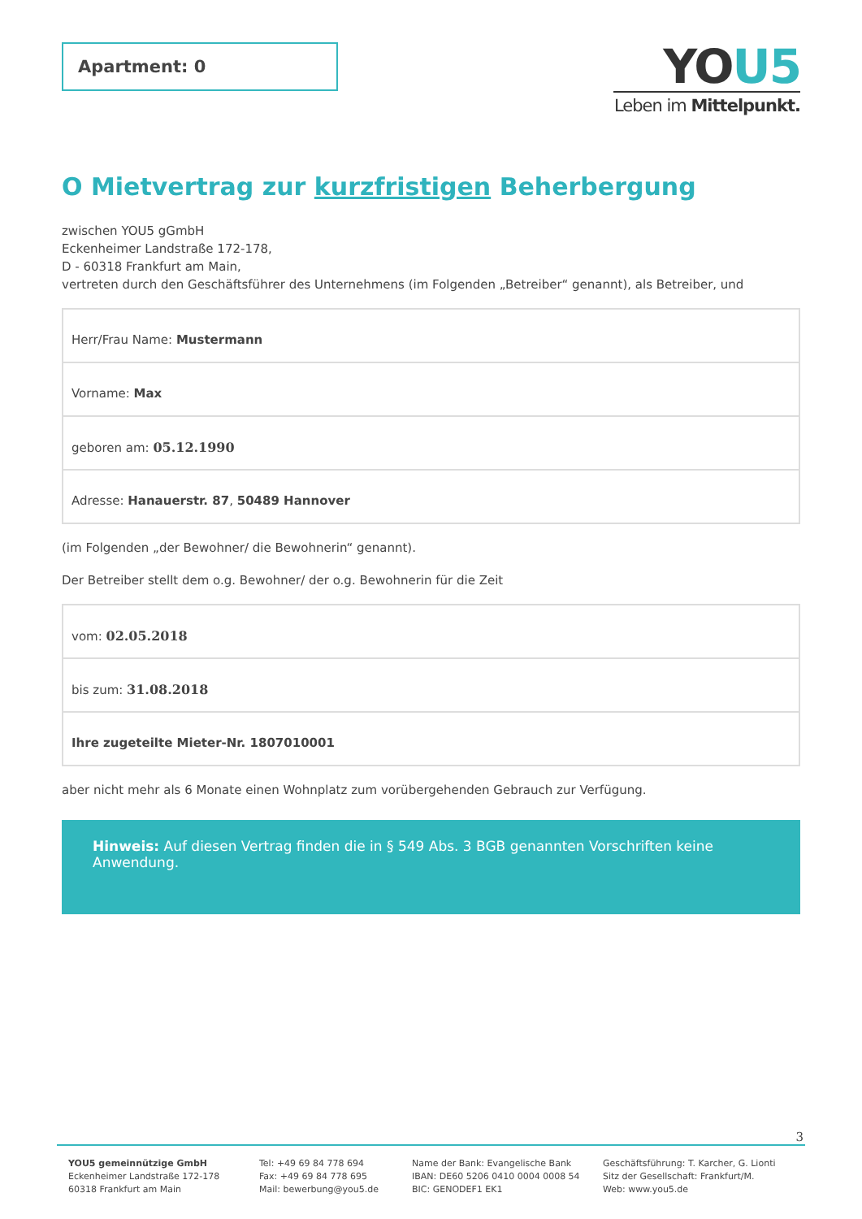Apartment: 0
YOU5
Leben im Mittelpunkt.
O Mietvertrag zur kurzfristigen Beherbergung
zwischen YOU5 gGmbH
Eckenheimer Landstraße 172-178,
D - 60318 Frankfurt am Main,
vertreten durch den Geschäftsführer des Unternehmens (im Folgenden „Betreiber“ genannt), als Betreiber, und
| Herr/Frau Name: Mustermann |
| Vorname: Max |
| geboren am: 05.12.1990 |
| Adresse: Hanauerstr. 87 , 50489 Hannover |
(im Folgenden „der Bewohner/ die Bewohnerin“ genannt).
Der Betreiber stellt dem o.g. Bewohner/ der o.g. Bewohnerin für die Zeit
| vom: 02.05.2018 |
| bis zum: 31.08.2018 |
| Ihre zugeteilte Mieter-Nr. 1807010001 |
aber nicht mehr als 6 Monate einen Wohnplatz zum vorübergehenden Gebrauch zur Verfügung.
Hinweis: Auf diesen Vertrag finden die in § 549 Abs. 3 BGB genannten Vorschriften keine Anwendung.
3
YOU5 gemeinnützige GmbH
Eckenheimer Landstraße 172-178
60318 Frankfurt am Main
Tel: +49 69 84 778 694
Fax: +49 69 84 778 695
Mail: bewerbung@you5.de
Name der Bank: Evangelische Bank
IBAN: DE60 5206 0410 0004 0008 54
BIC: GENODEF1 EK1
Geschäftsführung: T. Karcher, G. Lionti
Sitz der Gesellschaft: Frankfurt/M.
Web: www.you5.de